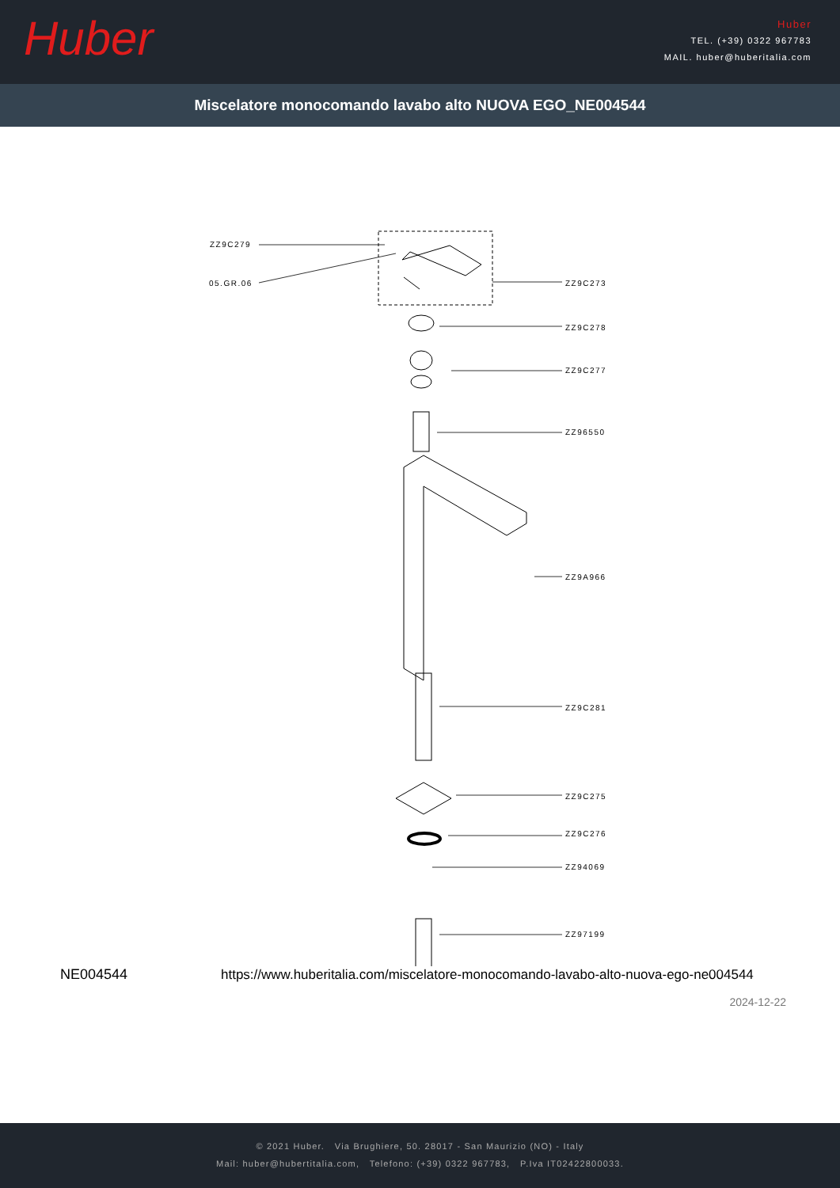Huber
Huber
TEL. (+39) 0322 967783
MAIL. huber@huberitalia.com
Miscelatore monocomando lavabo alto NUOVA EGO_NE004544
ZZ9C279
05.GR.06 ZZ9C273
ZZ9C278
ZZ9C277
ZZ96550
ZZ9A966
ZZ9C281
ZZ9C275
ZZ9C276
ZZ94069
ZZ97199
NE004544
https://www.huberitalia.com/miscelatore-monocomando-lavabo-alto-nuova-ego-ne004544
2024-12-22
© 2021 Huber. Via Brughiere, 50. 28017 - San Maurizio (NO) - Italy
Mail: huber@hubertitalia.com, Telefono: (+39) 0322 967783, P.Iva IT02422800033.